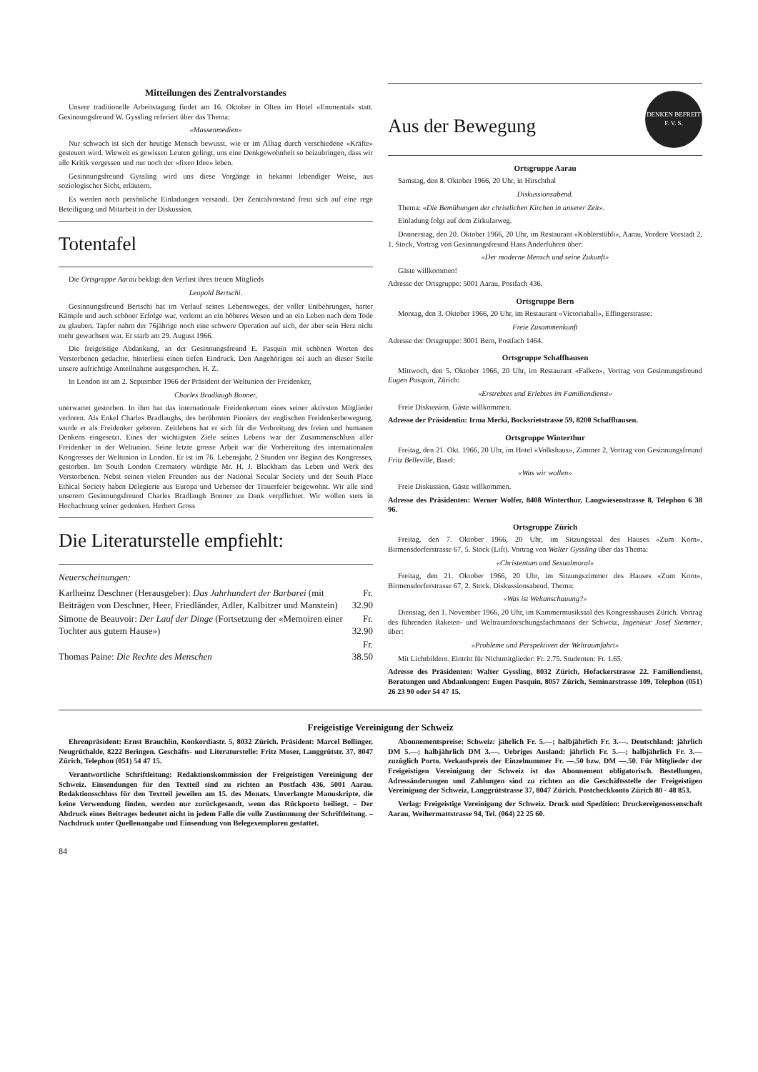Mitteilungen des Zentralvorstandes
Unsere traditionelle Arbeitstagung findet am 16. Oktober in Olten im Hotel «Emmental» statt. Gesinnungsfreund W. Gyssling referiert über das Thema:
«Massenmedien»
Nur schwach ist sich der heutige Mensch bewusst, wie er im Alltag durch verschiedene «Kräfte» gesteuert wird. Wieweit es gewissen Leuten gelingt, uns eine Denkgewohnheit so beizubringen, dass wir alle Kritik vergessen und nur noch der «fixen Idee» leben.
Gesinnungsfreund Gyssling wird uns diese Vorgänge in bekannt lebendiger Weise, aus soziologischer Sicht, erläutern.
Es werden noch persönliche Einladungen versandt. Der Zentralvorstand freut sich auf eine rege Beteiligung und Mitarbeit in der Diskussion.
Totentafel
Die Ortsgruppe Aarau beklagt den Verlust ihres treuen Mitglieds
Leopold Bertschi.
Gesinnungsfreund Bertschi hat im Verlauf seines Lebensweges, der voller Entbehrungen, harter Kämpfe und auch schöner Erfolge war, verlernt an ein höheres Wesen und an ein Leben nach dem Tode zu glauben. Tapfer nahm der 76jährige noch eine schwere Operation auf sich, der aber sein Herz nicht mehr gewachsen war. Er starb am 29. August 1966.
Die freigeistige Abdankung, an der Gesinnungsfreund E. Pasquin mit schönen Worten des Verstorbenen gedachte, hinterliess einen tiefen Eindruck. Den Angehörigen sei auch an dieser Stelle unsere aufrichtige Anteilnahme ausgesprochen. H. Z.
In London ist am 2. September 1966 der Präsident der Weltunion der Freidenker,
Charles Bradlaugh Bonner,
unerwartet gestorben. In ihm hat das internationale Freidenkertum eines seiner aktivsten Mitglieder verloren. Als Enkel Charles Bradlaughs, des berühmten Pioniers der englischen Freidenkerbewegung, wurde er als Freidenker geboren. Zeitlebens hat er sich für die Verbreitung des freien und humanen Denkens eingesetzt. Eines der wichtigsten Ziele seines Lebens war der Zusammenschluss aller Freidenker in der Weltunion. Seine letzte grosse Arbeit war die Vorbereitung des internationalen Kongresses der Weltunion in London. Er ist im 76. Lebensjahr, 2 Stunden vor Beginn des Kongresses, gestorben. Im South London Crematory würdigte Mr. H. J. Blackham das Leben und Werk des Verstorbenen. Nebst seinen vielen Freunden aus der National Secular Society und der South Place Ethical Society haben Delegierte aus Europa und Uebersee der Trauerfeier beigewohnt. Wir alle sind unserem Gesinnungsfreund Charles Bradlaugh Bonner zu Dank verpflichtet. Wir wollen stets in Hochachtung seiner gedenken. Herbert Gross
Die Literaturstelle empfiehlt:
Neuerscheinungen:
| Karlheinz Deschner (Herausgeber): Das Jahrhundert der Barbarei (mit Beiträgen von Deschner, Heer, Friedländer, Adler, Kalbitzer und Manstein) | Fr. 32.90 |
| Simone de Beauvoir: Der Lauf der Dinge (Fortsetzung der «Memoiren einer Tochter aus gutem Hause») | Fr. 32.90 |
| Thomas Paine: Die Rechte des Menschen | Fr. 38.50 |
Aus der Bewegung
DENKEN BEFREIT
F. V. S.
Ortsgruppe Aarau
Samstag, den 8. Oktober 1966, 20 Uhr, in Hirschthal
Diskussionsabend.
Thema: «Die Bemühungen der christlichen Kirchen in unserer Zeit».
Einladung folgt auf dem Zirkularweg.
Donnerstag, den 20. Oktober 1966, 20 Uhr, im Restaurant «Kohlerstübli», Aarau, Vordere Vorstadt 2, 1. Stock, Vortrag von Gesinnungsfreund Hans Anderfuhren über:
«Der moderne Mensch und seine Zukunft»
Gäste willkommen!
Adresse der Ortsgruppe: 5001 Aarau, Postfach 436.
Ortsgruppe Bern
Montag, den 3. Oktober 1966, 20 Uhr, im Restaurant «Victoriahall», Effingerstrasse:
Freie Zusammenkunft
Adresse der Ortsgruppe: 3001 Bern, Postfach 1464.
Ortsgruppe Schaffhausen
Mittwoch, den 5. Oktober 1966, 20 Uhr, im Restaurant «Falken», Vortrag von Gesinnungsfreund Eugen Pasquin, Zürich:
«Erstrebtes und Erlebtes im Familiendienst»
Freie Diskussion. Gäste willkommen.
Adresse der Präsidentin: Irma Merki, Bocksrietstrasse 59, 8200 Schaffhausen.
Ortsgruppe Winterthur
Freitag, den 21. Okt. 1966, 20 Uhr, im Hotel «Volkshaus», Zimmer 2, Vortrag von Gesinnungsfreund Fritz Belleville, Basel:
«Was wir wollen»
Freie Diskussion. Gäste willkommen.
Adresse des Präsidenten: Werner Wolfer, 8408 Winterthur, Langwiesenstrasse 8, Telephon 6 38 96.
Ortsgruppe Zürich
Freitag, den 7. Oktober 1966, 20 Uhr, im Sitzungssaal des Hauses «Zum Korn», Birmensdorferstrasse 67, 5. Stock (Lift). Vortrag von Walter Gyssling über das Thema:
«Christentum und Sexualmoral»
Freitag, den 21. Oktober 1966, 20 Uhr, im Sitzungszimmer des Hauses «Zum Korn», Birmensdorferstrasse 67, 2. Stock. Diskussionsabend. Thema:
«Was ist Weltanschauung?»
Dienstag, den 1. November 1966, 20 Uhr, im Kammermusiksaal des Kongresshauses Zürich. Vortrag des führenden Raketen- und Weltraumforschungsfachmanns der Schweiz, Ingenieur Josef Stemmer, über:
«Probleme und Perspektiven der Weltraumfahrt»
Mit Lichtbildern. Eintritt für Nichtmitglieder: Fr. 2.75. Studenten: Fr. 1.65.
Adresse des Präsidenten: Walter Gyssling, 8032 Zürich, Hofackerstrasse 22. Familiendienst, Beratungen und Abdankungen: Eugen Pasquin, 8057 Zürich, Seminarstrasse 109, Telephon (051) 26 23 90 oder 54 47 15.
Freigeistige Vereinigung der Schweiz
Ehrenpräsident: Ernst Brauchlin, Konkordiastr. 5, 8032 Zürich. Präsident: Marcel Bollinger, Neugrüthalde, 8222 Beringen. Geschäfts- und Literaturstelle: Fritz Moser, Langgrütstr. 37, 8047 Zürich, Telephon (051) 54 47 15.
Verantwortliche Schriftleitung: Redaktionskommission der Freigeistigen Vereinigung der Schweiz. Einsendungen für den Textteil sind zu richten an Postfach 436, 5001 Aarau. Redaktionsschluss für den Textteil jeweilen am 15. des Monats. Unverlangte Manuskripte, die keine Verwendung finden, werden nur zurückgesandt, wenn das Rückporto beiliegt. – Der Abdruck eines Beitrages bedeutet nicht in jedem Falle die volle Zustimmung der Schriftleitung. – Nachdruck unter Quellenangabe und Einsendung von Belegexemplaren gestattet.
Abonnementspreise: Schweiz: jährlich Fr. 5.—; halbjährlich Fr. 3.—. Deutschland: jährlich DM 5.—; halbjährlich DM 3.—. Uebriges Ausland: jährlich Fr. 5.—; halbjährlich Fr. 3.— zuzüglich Porto. Verkaufspreis der Einzelnummer Fr. —.50 bzw. DM —.50. Für Mitglieder der Freigeistigen Vereinigung der Schweiz ist das Abonnement obligatorisch. Bestellungen, Adressänderungen und Zahlungen sind zu richten an die Geschäftsstelle der Freigeistigen Vereinigung der Schweiz, Langgrütstrasse 37, 8047 Zürich. Postcheckkonto Zürich 80 - 48 853.
Verlag: Freigeistige Vereinigung der Schweiz. Druck und Spedition: Druckereigenossenschaft Aarau, Weihermattstrasse 94, Tel. (064) 22 25 60.
84